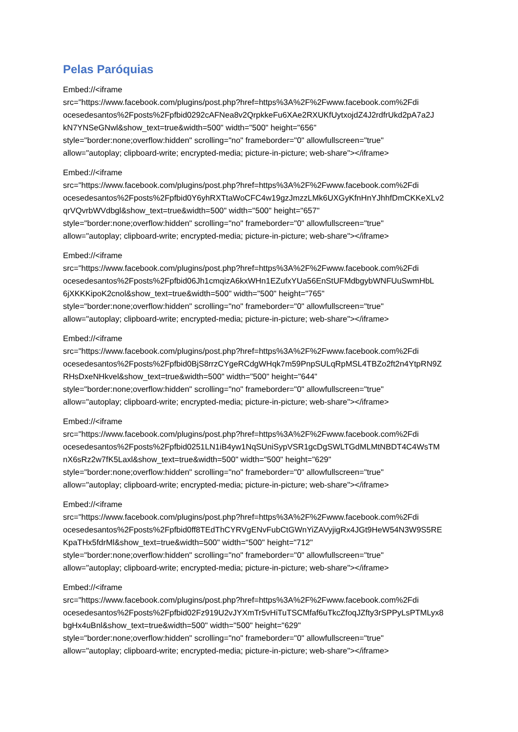Pelas Paróquias
Embed://<iframe
src="https://www.facebook.com/plugins/post.php?href=https%3A%2F%2Fwww.facebook.com%2Fdi
ocesedesantos%2Fposts%2Fpfbid0292cAFNea8v2QrpkkeFu6XAe2RXUKfUytxojdZ4J2rdfrUkd2pA7a2J
kN7YNSeGNwl&show_text=true&width=500" width="500" height="656"
style="border:none;overflow:hidden" scrolling="no" frameborder="0" allowfullscreen="true"
allow="autoplay; clipboard-write; encrypted-media; picture-in-picture; web-share"></iframe>
Embed://<iframe
src="https://www.facebook.com/plugins/post.php?href=https%3A%2F%2Fwww.facebook.com%2Fdi
ocesedesantos%2Fposts%2Fpfbid0Y6yhRXTtaWoCFC4w19gzJmzzLMk6UXGyKfnHnYJhhfDmCKKeXLv2
qrVQvrbWVdbgl&show_text=true&width=500" width="500" height="657"
style="border:none;overflow:hidden" scrolling="no" frameborder="0" allowfullscreen="true"
allow="autoplay; clipboard-write; encrypted-media; picture-in-picture; web-share"></iframe>
Embed://<iframe
src="https://www.facebook.com/plugins/post.php?href=https%3A%2F%2Fwww.facebook.com%2Fdi
ocesedesantos%2Fposts%2Fpfbid06Jh1cmqizA6kxWHn1EZufxYUa56EnStUFMdbgybWNFUuSwmHbL
6jXKKKipoK2cnol&show_text=true&width=500" width="500" height="765"
style="border:none;overflow:hidden" scrolling="no" frameborder="0" allowfullscreen="true"
allow="autoplay; clipboard-write; encrypted-media; picture-in-picture; web-share"></iframe>
Embed://<iframe
src="https://www.facebook.com/plugins/post.php?href=https%3A%2F%2Fwww.facebook.com%2Fdi
ocesedesantos%2Fposts%2Fpfbid0BjS8rrzCYgeRCdgWHqk7m59PnpSULqRpMSL4TBZo2ft2n4YtpRN9Z
RHsDxeNHkvel&show_text=true&width=500" width="500" height="644"
style="border:none;overflow:hidden" scrolling="no" frameborder="0" allowfullscreen="true"
allow="autoplay; clipboard-write; encrypted-media; picture-in-picture; web-share"></iframe>
Embed://<iframe
src="https://www.facebook.com/plugins/post.php?href=https%3A%2F%2Fwww.facebook.com%2Fdi
ocesedesantos%2Fposts%2Fpfbid0251LN1iB4yw1NqSUniSypVSR1gcDgSWLTGdMLMtNBDT4C4WsTM
nX6sRz2w7fK5Laxl&show_text=true&width=500" width="500" height="629"
style="border:none;overflow:hidden" scrolling="no" frameborder="0" allowfullscreen="true"
allow="autoplay; clipboard-write; encrypted-media; picture-in-picture; web-share"></iframe>
Embed://<iframe
src="https://www.facebook.com/plugins/post.php?href=https%3A%2F%2Fwww.facebook.com%2Fdi
ocesedesantos%2Fposts%2Fpfbid0ff8TEdThCYRVgENvFubCtGWnYiZAVyjigRx4JGt9HeW54N3W9S5RE
KpaTHx5fdrMl&show_text=true&width=500" width="500" height="712"
style="border:none;overflow:hidden" scrolling="no" frameborder="0" allowfullscreen="true"
allow="autoplay; clipboard-write; encrypted-media; picture-in-picture; web-share"></iframe>
Embed://<iframe
src="https://www.facebook.com/plugins/post.php?href=https%3A%2F%2Fwww.facebook.com%2Fdi
ocesedesantos%2Fposts%2Fpfbid02Fz919U2vJYXmTr5vHiTuTSCMfaf6uTkcZfoqJZfty3rSPPyLsPTMLyx8
bgHx4uBnl&show_text=true&width=500" width="500" height="629"
style="border:none;overflow:hidden" scrolling="no" frameborder="0" allowfullscreen="true"
allow="autoplay; clipboard-write; encrypted-media; picture-in-picture; web-share"></iframe>